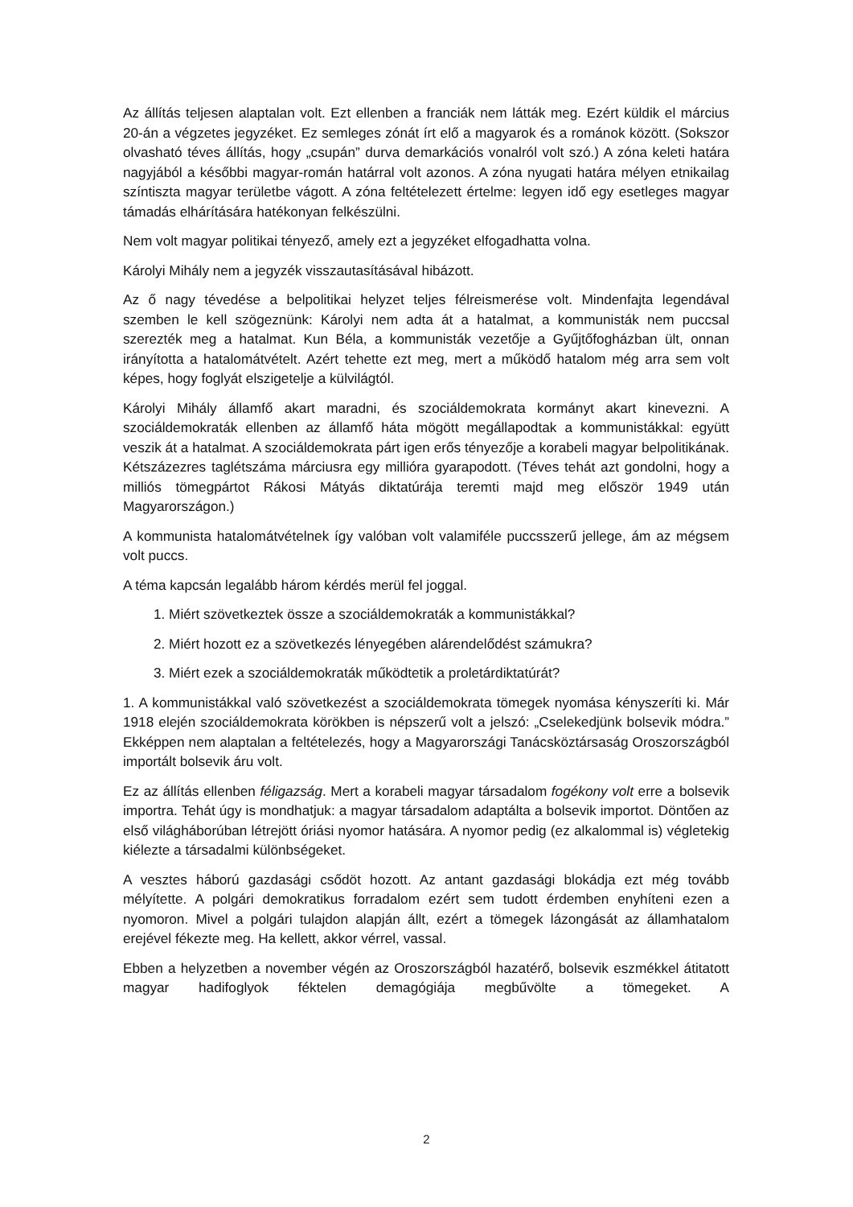Az állítás teljesen alaptalan volt. Ezt ellenben a franciák nem látták meg. Ezért küldik el március 20-án a végzetes jegyzéket. Ez semleges zónát írt elő a magyarok és a románok között. (Sokszor olvasható téves állítás, hogy „csupán” durva demarkációs vonalról volt szó.) A zóna keleti határa nagyjából a későbbi magyar-román határral volt azonos. A zóna nyugati határa mélyen etnikailag színtiszta magyar területbe vágott. A zóna feltételezett értelme: legyen idő egy esetleges magyar támadás elhárítására hatékonyan felkészülni.
Nem volt magyar politikai tényező, amely ezt a jegyzéket elfogadhatta volna.
Károlyi Mihály nem a jegyzék visszautasításával hibázott.
Az ő nagy tévedése a belpolitikai helyzet teljes félreismerése volt. Mindenfajta legendával szemben le kell szögeznünk: Károlyi nem adta át a hatalmat, a kommunisták nem puccsal szerezték meg a hatalmat. Kun Béla, a kommunisták vezetője a Gyűjtőfogházban ült, onnan irányította a hatalomátvételt. Azért tehette ezt meg, mert a működő hatalom még arra sem volt képes, hogy foglyát elszigetelje a külvilágtól.
Károlyi Mihály államfő akart maradni, és szociáldemokrata kormányt akart kinevezni. A szociáldemokraták ellenben az államfő háta mögött megállapodtak a kommunistákkal: együtt veszik át a hatalmat. A szociáldemokrata párt igen erős tényezője a korabeli magyar belpolitikának. Kétszázezres taglétszáma márciusra egy millióra gyarapodott. (Téves tehát azt gondolni, hogy a milliós tömegpártot Rákosi Mátyás diktatúrája teremti majd meg először 1949 után Magyarországon.)
A kommunista hatalomátvételnek így valóban volt valamiféle puccsszerű jellege, ám az mégsem volt puccs.
A téma kapcsán legalább három kérdés merül fel joggal.
1. Miért szövetkeztek össze a szociáldemokraták a kommunistákkal?
2. Miért hozott ez a szövetkezés lényegében alárendelődést számukra?
3. Miért ezek a szociáldemokraták működtetik a proletárdiktatúrát?
1. A kommunistákkal való szövetkezést a szociáldemokrata tömegek nyomása kényszeríti ki. Már 1918 elején szociáldemokrata körökben is népszerű volt a jelszó: „Cselekedjünk bolsevik módra.” Ekképpen nem alaptalan a feltételezés, hogy a Magyarországi Tanácsköztársaság Oroszországból importált bolsevik áru volt.
Ez az állítás ellenben féligazság. Mert a korabeli magyar társadalom fogékony volt erre a bolsevik importra. Tehát úgy is mondhatjuk: a magyar társadalom adaptálta a bolsevik importot. Döntően az első világháborúban létrejött óriási nyomor hatására. A nyomor pedig (ez alkalommal is) végletekig kiélezte a társadalmi különbségeket.
A vesztes háború gazdasági csődöt hozott. Az antant gazdasági blokádja ezt még tovább mélyítette. A polgári demokratikus forradalom ezért sem tudott érdemben enyhíteni ezen a nyomoron. Mivel a polgári tulajdon alapján állt, ezért a tömegek lázongását az államhatalom erejével fékezte meg. Ha kellett, akkor vérrel, vassal.
Ebben a helyzetben a november végén az Oroszországból hazatérő, bolsevik eszmékkel átitatott magyar hadifoglyok féktelen demagógiája megbűvölte a tömegeket. A
2